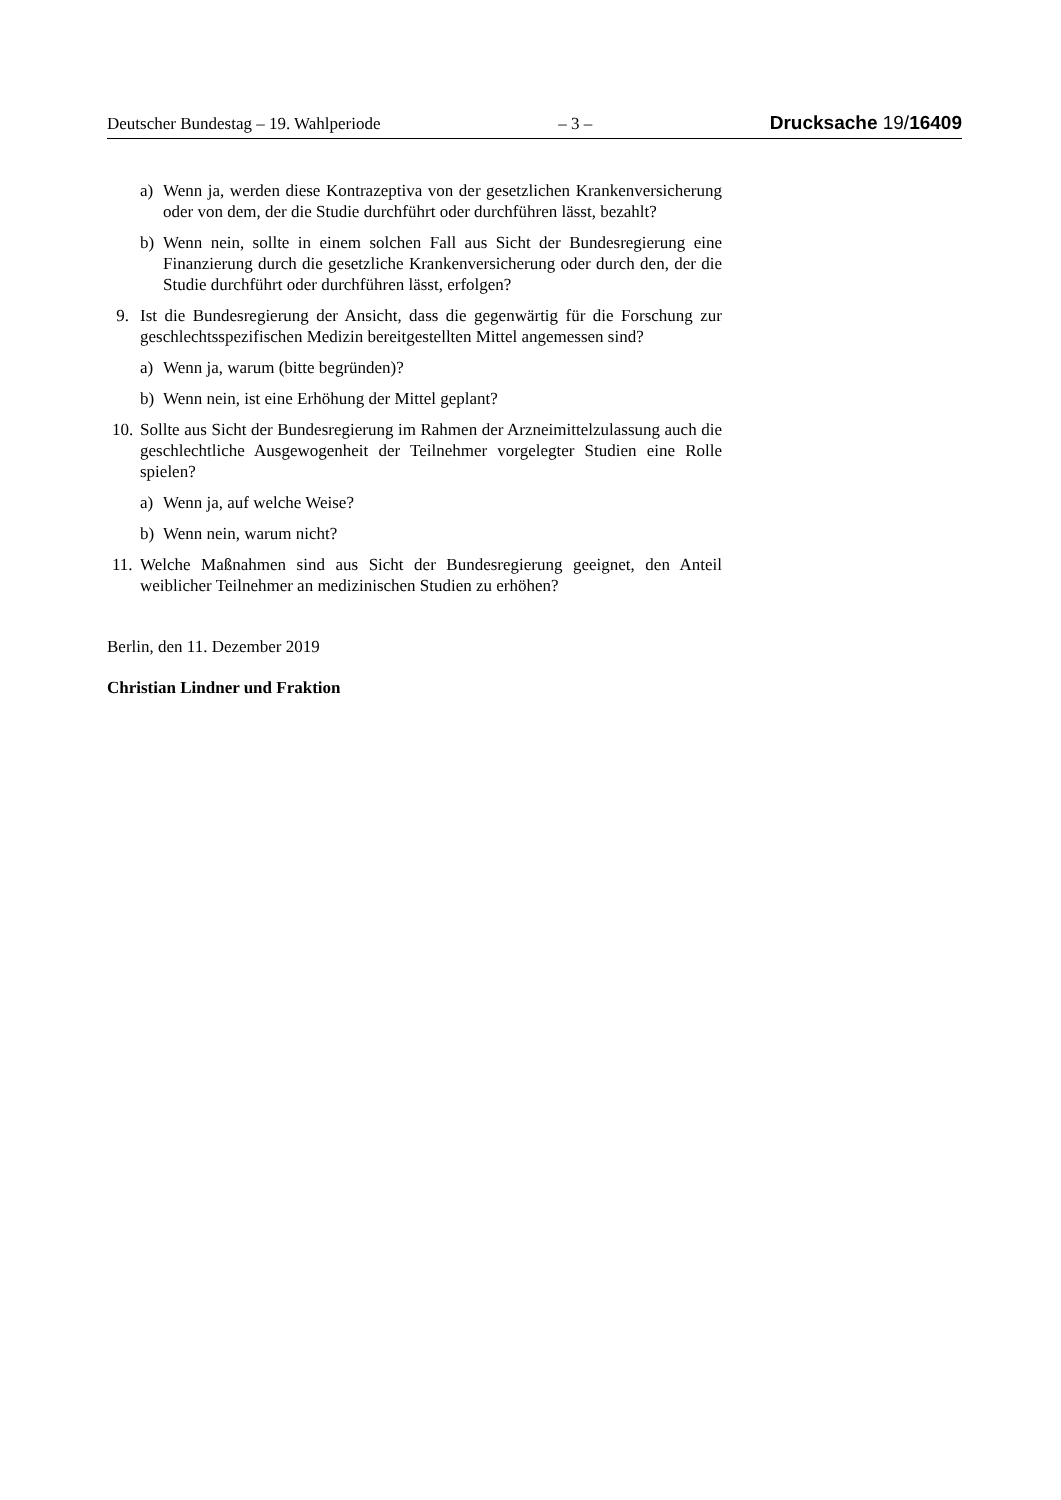Deutscher Bundestag – 19. Wahlperiode – 3 – Drucksache 19/16409
a) Wenn ja, werden diese Kontrazeptiva von der gesetzlichen Krankenversicherung oder von dem, der die Studie durchführt oder durchführen lässt, bezahlt?
b) Wenn nein, sollte in einem solchen Fall aus Sicht der Bundesregierung eine Finanzierung durch die gesetzliche Krankenversicherung oder durch den, der die Studie durchführt oder durchführen lässt, erfolgen?
9. Ist die Bundesregierung der Ansicht, dass die gegenwärtig für die Forschung zur geschlechtsspezifischen Medizin bereitgestellten Mittel angemessen sind?
a) Wenn ja, warum (bitte begründen)?
b) Wenn nein, ist eine Erhöhung der Mittel geplant?
10. Sollte aus Sicht der Bundesregierung im Rahmen der Arzneimittelzulassung auch die geschlechtliche Ausgewogenheit der Teilnehmer vorgelegter Studien eine Rolle spielen?
a) Wenn ja, auf welche Weise?
b) Wenn nein, warum nicht?
11. Welche Maßnahmen sind aus Sicht der Bundesregierung geeignet, den Anteil weiblicher Teilnehmer an medizinischen Studien zu erhöhen?
Berlin, den 11. Dezember 2019
Christian Lindner und Fraktion